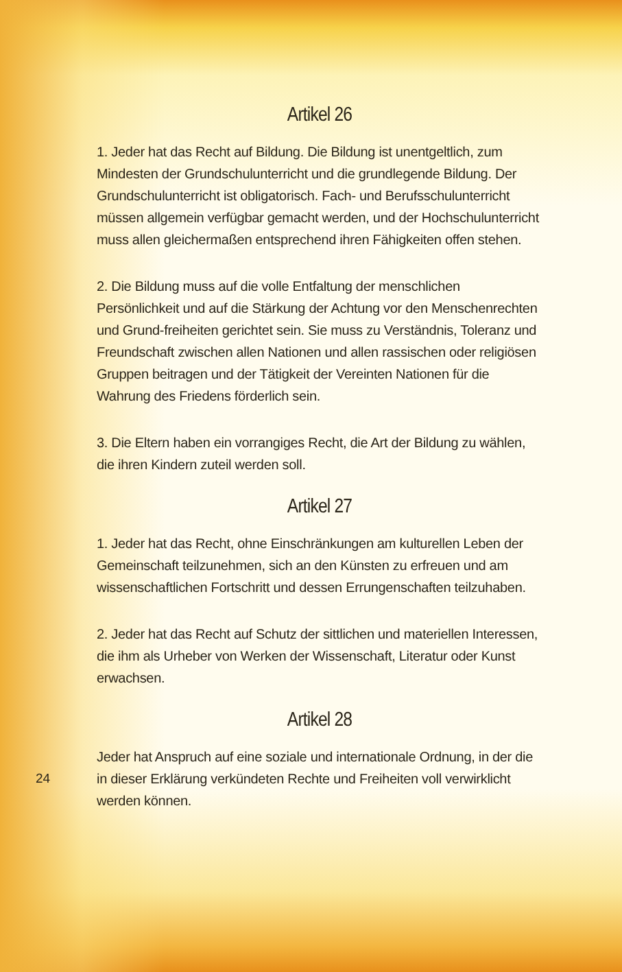Artikel 26
1. Jeder hat das Recht auf Bildung. Die Bildung ist unentgeltlich, zum Mindesten der Grundschulunterricht und die grundlegende Bildung. Der Grundschulunterricht ist obligatorisch. Fach- und Berufsschulunterricht müssen allgemein verfügbar gemacht werden, und der Hochschulunterricht muss allen gleichermaßen entsprechend ihren Fähigkeiten offen stehen.
2. Die Bildung muss auf die volle Entfaltung der menschlichen Persönlichkeit und auf die Stärkung der Achtung vor den Menschenrechten und Grund-freiheiten gerichtet sein. Sie muss zu Verständnis, Toleranz und Freundschaft zwischen allen Nationen und allen rassischen oder religiösen Gruppen beitragen und der Tätigkeit der Vereinten Nationen für die Wahrung des Friedens förderlich sein.
3. Die Eltern haben ein vorrangiges Recht, die Art der Bildung zu wählen, die ihren Kindern zuteil werden soll.
Artikel 27
1. Jeder hat das Recht, ohne Einschränkungen am kulturellen Leben der Gemeinschaft teilzunehmen, sich an den Künsten zu erfreuen und am wissenschaftlichen Fortschritt und dessen Errungenschaften teilzuhaben.
2. Jeder hat das Recht auf Schutz der sittlichen und materiellen Interessen, die ihm als Urheber von Werken der Wissenschaft, Literatur oder Kunst erwachsen.
Artikel 28
Jeder hat Anspruch auf eine soziale und internationale Ordnung, in der die in dieser Erklärung verkündeten Rechte und Freiheiten voll verwirklicht werden können.
24